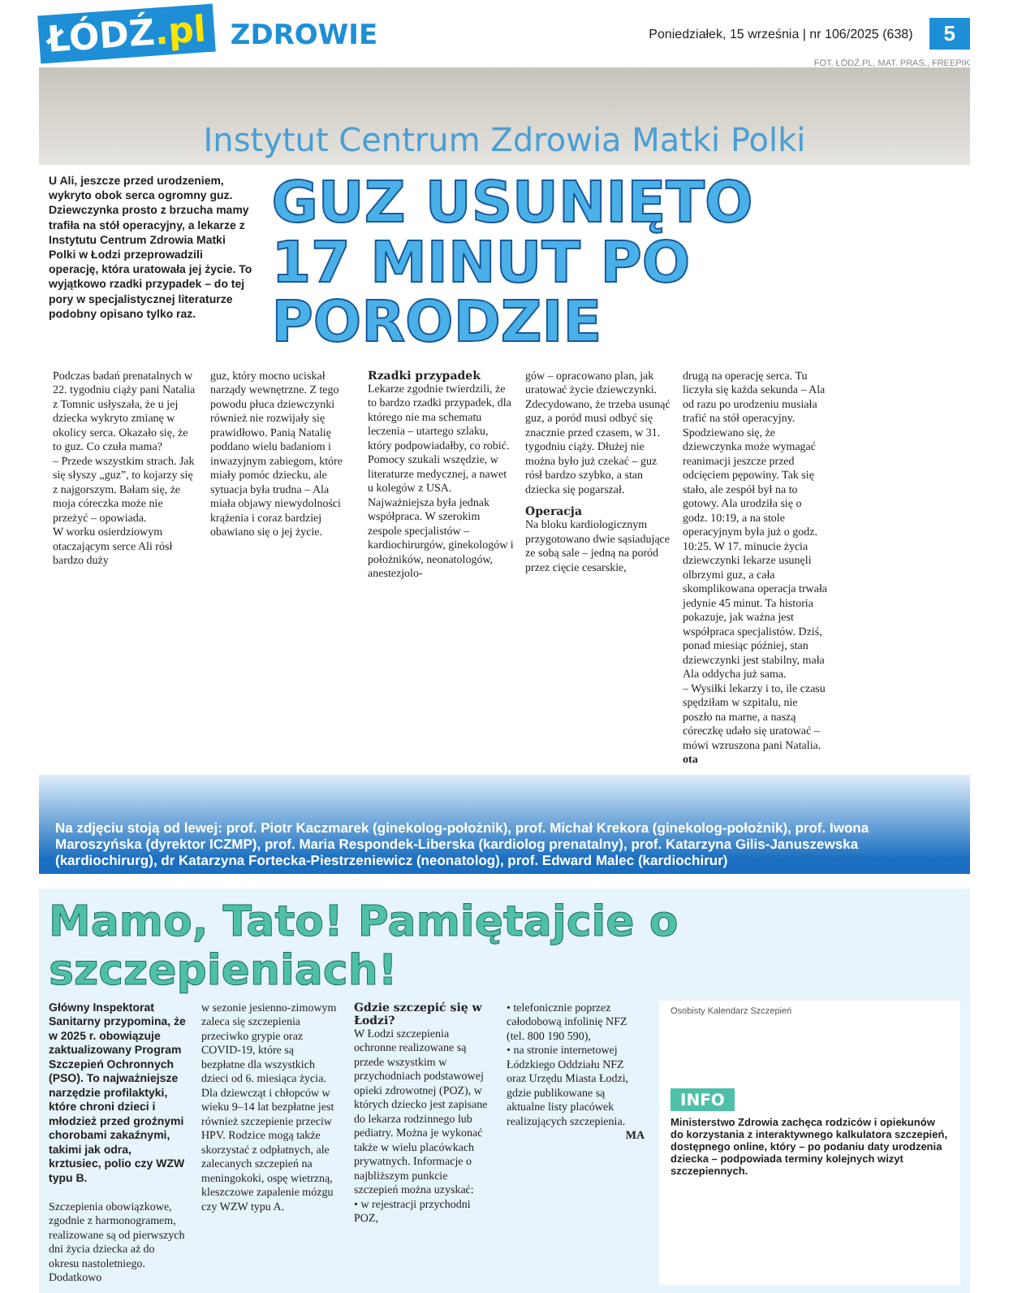ŁÓDŹ.pl
ZDROWIE
Poniedziałek, 15 września | nr 106/2025 (638)
5
FOT. ŁÓDŹ.PL, MAT. PRAS., FREEPIK
Instytut Centrum Zdrowia Matki Polki
U Ali, jeszcze przed urodzeniem, wykryto obok serca ogromny guz. Dziewczynka prosto z brzucha mamy trafiła na stół operacyjny, a lekarze z Instytutu Centrum Zdrowia Matki Polki w Łodzi przeprowadzili operację, która uratowała jej życie. To wyjątkowo rzadki przypadek – do tej pory w specjalistycznej literaturze podobny opisano tylko raz.
GUZ USUNIĘTO
17 MINUT PO PORODZIE
Podczas badań prenatalnych w 22. tygodniu ciąży pani Natalia z Tomnic usłyszała, że u jej dziecka wykryto zmianę w okolicy serca. Okazało się, że to guz. Co czuła mama?
– Przede wszystkim strach. Jak się słyszy „guz”, to kojarzy się z najgorszym. Bałam się, że moja córeczka może nie przeżyć – opowiada.
W worku osierdziowym otaczającym serce Ali rósł bardzo duży
guz, który mocno uciskał narządy wewnętrzne. Z tego powodu płuca dziewczynki również nie rozwijały się prawidłowo. Panią Natalię poddano wielu badaniom i inwazyjnym zabiegom, które miały pomóc dziecku, ale sytuacja była trudna – Ala miała objawy niewydolności krążenia i coraz bardziej obawiano się o jej życie.
Rzadki przypadek
Lekarze zgodnie twierdzili, że to bardzo rzadki przypadek, dla którego nie ma schematu leczenia – utartego szlaku, który podpowiadałby, co robić. Pomocy szukali wszędzie, w literaturze medycznej, a nawet u kolegów z USA. Najważniejsza była jednak współpraca. W szerokim zespole specjalistów – kardiochirurgów, ginekologów i położników, neonatologów, anestezjolo-
gów – opracowano plan, jak uratować życie dziewczynki. Zdecydowano, że trzeba usunąć guz, a poród musi odbyć się znacznie przed czasem, w 31. tygodniu ciąży. Dłużej nie można było już czekać – guz rósł bardzo szybko, a stan dziecka się pogarszał.
Operacja
Na bloku kardiologicznym przygotowano dwie sąsiadujące ze sobą sale – jedną na poród przez cięcie cesarskie,
drugą na operację serca. Tu liczyła się każda sekunda – Ala od razu po urodzeniu musiała trafić na stół operacyjny. Spodziewano się, że dziewczynka może wymagać reanimacji jeszcze przed odcięciem pępowiny. Tak się stało, ale zespół był na to gotowy. Ala urodziła się o godz. 10:19, a na stole operacyjnym była już o godz. 10:25. W 17. minucie życia dziewczynki lekarze usunęli olbrzymi guz, a cała skomplikowana operacja trwała jedynie 45 minut. Ta historia pokazuje, jak ważna jest współpraca specjalistów. Dziś, ponad miesiąc później, stan dziewczynki jest stabilny, mała Ala oddycha już sama.
– Wysiłki lekarzy i to, ile czasu spędziłam w szpitalu, nie poszło na marne, a naszą córeczkę udało się uratować – mówi wzruszona pani Natalia.
ota
Na zdjęciu stoją od lewej: prof. Piotr Kaczmarek (ginekolog-położnik), prof. Michał Krekora (ginekolog-położnik), prof. Iwona Maroszyńska (dyrektor ICZMP), prof. Maria Respondek-Liberska (kardiolog prenatalny), prof. Katarzyna Gilis-Januszewska (kardiochirurg), dr Katarzyna Fortecka-Piestrzeniewicz (neonatolog), prof. Edward Malec (kardiochirur)
Mamo, Tato! Pamiętajcie o szczepieniach!
Główny Inspektorat Sanitarny przypomina, że w 2025 r. obowiązuje zaktualizowany Program Szczepień Ochronnych (PSO). To najważniejsze narzędzie profilaktyki, które chroni dzieci i młodzież przed groźnymi chorobami zakaźnymi, takimi jak odra, krztusiec, polio czy WZW typu B.
Szczepienia obowiązkowe, zgodnie z harmonogramem, realizowane są od pierwszych dni życia dziecka aż do okresu nastoletniego. Dodatkowo
w sezonie jesienno-zimowym zaleca się szczepienia przeciwko grypie oraz COVID-19, które są bezpłatne dla wszystkich dzieci od 6. miesiąca życia. Dla dziewcząt i chłopców w wieku 9–14 lat bezpłatne jest również szczepienie przeciw HPV. Rodzice mogą także skorzystać z odpłatnych, ale zalecanych szczepień na meningokoki, ospę wietrzną, kleszczowe zapalenie mózgu czy WZW typu A.
Gdzie szczepić się w Łodzi?
W Łodzi szczepienia ochronne realizowane są przede wszystkim w przychodniach podstawowej opieki zdrowotnej (POZ), w których dziecko jest zapisane do lekarza rodzinnego lub pediatry. Można je wykonać także w wielu placówkach prywatnych. Informacje o najbliższym punkcie szczepień można uzyskać:
• w rejestracji przychodni POZ,
• telefonicznie poprzez całodobową infolinię NFZ (tel. 800 190 590),
• na stronie internetowej Łódzkiego Oddziału NFZ oraz Urzędu Miasta Łodzi, gdzie publikowane są aktualne listy placówek realizujących szczepienia.
MA
Osobisty Kalendarz Szczepień
INFO
Ministerstwo Zdrowia zachęca rodziców i opiekunów do korzystania z interaktywnego kalkulatora szczepień, dostępnego online, który – po podaniu daty urodzenia dziecka – podpowiada terminy kolejnych wizyt szczepiennych.